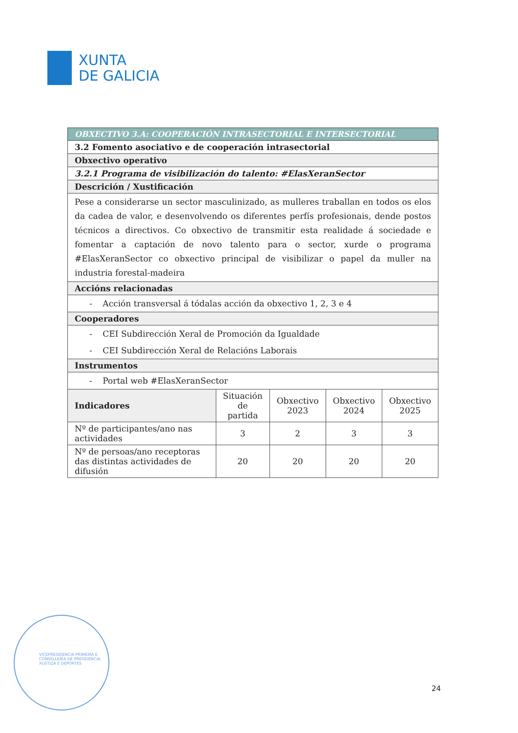XUNTA
DE GALICIA
| OBXECTIVO 3.A: COOPERACIÓN INTRASECTORIAL E INTERSECTORIAL | | | | |
| 3.2 Fomento asociativo e de cooperación intrasectorial | | | | |
| Obxectivo operativo | | | | |
| 3.2.1 Programa de visibilización do talento: #ElasXeranSector | | | | |
| Descrición / Xustificación | | | | |
| Pese a considerarse un sector masculinizado, as mulleres traballan en todos os elos da cadea de valor, e desenvolvendo os diferentes perfís profesionais, dende postos técnicos a directivos. Co obxectivo de transmitir esta realidade á sociedade e fomentar a captación de novo talento para o sector, xurde o programa #ElasXeranSector co obxectivo principal de visibilizar o papel da muller na industria forestal-madeira | | | | |
| Accións relacionadas | | | | |
| - Acción transversal á tódalas acción da obxectivo 1, 2, 3 e 4 | | | | |
| Cooperadores | | | | |
| - CEI Subdirección Xeral de Promoción da Igualdade - CEI Subdirección Xeral de Relacións Laborais | | | | |
| Instrumentos | | | | |
| - Portal web #ElasXeranSector | | | | |
| Indicadores | Situación de partida | Obxectivo 2023 | Obxectivo 2024 | Obxectivo 2025 |
| Nº de participantes/ano nas actividades | 3 | 2 | 3 | 3 |
| Nº de persoas/ano receptoras das distintas actividades de difusión | 20 | 20 | 20 | 20 |
VICEPRESIDENCIA PRIMEIRA E
CONSELLERÍA DE PRESIDENCIA,
XUSTIZA E DEPORTES
24